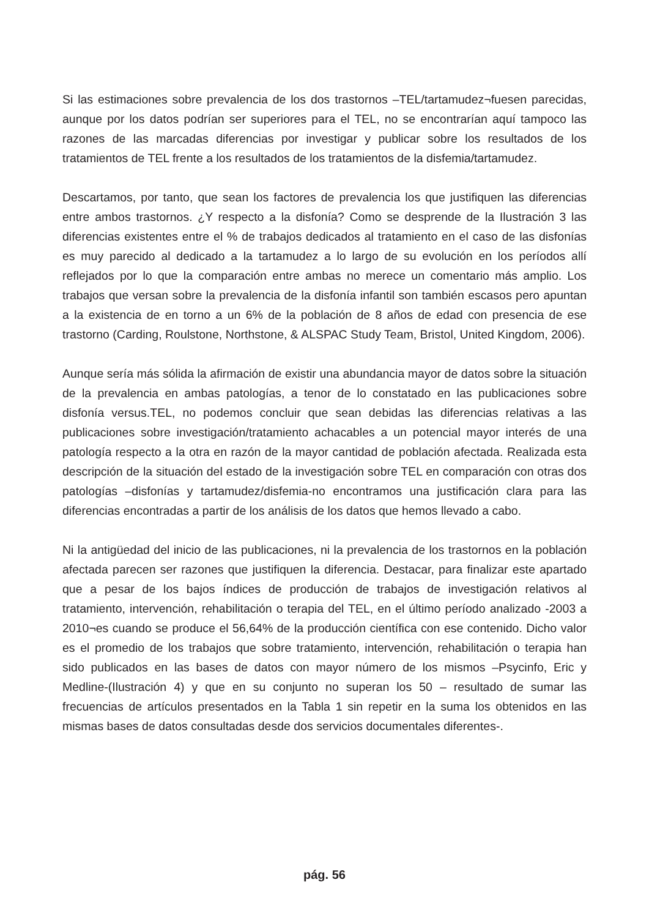Si las estimaciones sobre prevalencia de los dos trastornos –TEL/tartamudez¬fuesen parecidas, aunque por los datos podrían ser superiores para el TEL, no se encontrarían aquí tampoco las razones de las marcadas diferencias por investigar y publicar sobre los resultados de los tratamientos de TEL frente a los resultados de los tratamientos de la disfemia/tartamudez.
Descartamos, por tanto, que sean los factores de prevalencia los que justifiquen las diferencias entre ambos trastornos. ¿Y respecto a la disfonía? Como se desprende de la Ilustración 3 las diferencias existentes entre el % de trabajos dedicados al tratamiento en el caso de las disfonías es muy parecido al dedicado a la tartamudez a lo largo de su evolución en los períodos allí reflejados por lo que la comparación entre ambas no merece un comentario más amplio. Los trabajos que versan sobre la prevalencia de la disfonía infantil son también escasos pero apuntan a la existencia de en torno a un 6% de la población de 8 años de edad con presencia de ese trastorno (Carding, Roulstone, Northstone, & ALSPAC Study Team, Bristol, United Kingdom, 2006).
Aunque sería más sólida la afirmación de existir una abundancia mayor de datos sobre la situación de la prevalencia en ambas patologías, a tenor de lo constatado en las publicaciones sobre disfonía versus.TEL, no podemos concluir que sean debidas las diferencias relativas a las publicaciones sobre investigación/tratamiento achacables a un potencial mayor interés de una patología respecto a la otra en razón de la mayor cantidad de población afectada. Realizada esta descripción de la situación del estado de la investigación sobre TEL en comparación con otras dos patologías –disfonías y tartamudez/disfemia-no encontramos una justificación clara para las diferencias encontradas a partir de los análisis de los datos que hemos llevado a cabo.
Ni la antigüedad del inicio de las publicaciones, ni la prevalencia de los trastornos en la población afectada parecen ser razones que justifiquen la diferencia. Destacar, para finalizar este apartado que a pesar de los bajos índices de producción de trabajos de investigación relativos al tratamiento, intervención, rehabilitación o terapia del TEL, en el último período analizado -2003 a 2010¬es cuando se produce el 56,64% de la producción científica con ese contenido. Dicho valor es el promedio de los trabajos que sobre tratamiento, intervención, rehabilitación o terapia han sido publicados en las bases de datos con mayor número de los mismos –Psycinfo, Eric y Medline-(Ilustración 4) y que en su conjunto no superan los 50 – resultado de sumar las frecuencias de artículos presentados en la Tabla 1 sin repetir en la suma los obtenidos en las mismas bases de datos consultadas desde dos servicios documentales diferentes-.
pág. 56